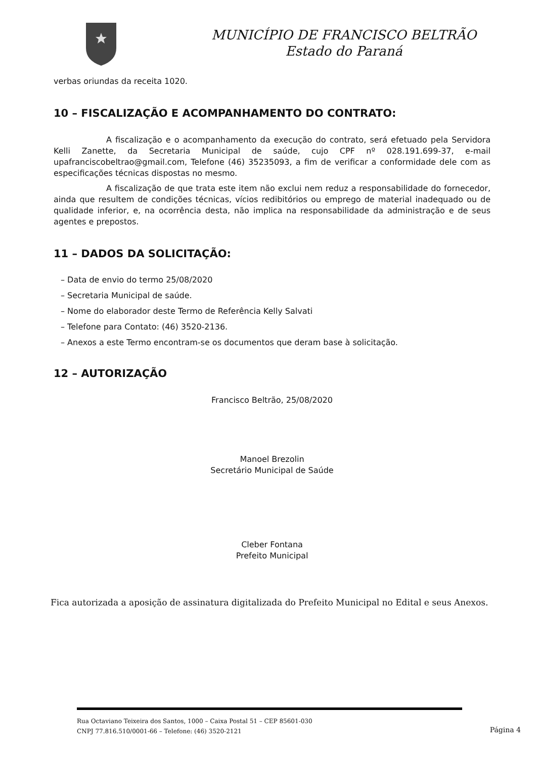MUNICÍPIO DE FRANCISCO BELTRÃO
Estado do Paraná
verbas oriundas da receita 1020.
10 – FISCALIZAÇÃO E ACOMPANHAMENTO DO CONTRATO:
A fiscalização e o acompanhamento da execução do contrato, será efetuado pela Servidora Kelli Zanette, da Secretaria Municipal de saúde, cujo CPF nº 028.191.699-37, e-mail upafranciscobeltrao@gmail.com, Telefone (46) 35235093, a fim de verificar a conformidade dele com as especificações técnicas dispostas no mesmo.
A fiscalização de que trata este item não exclui nem reduz a responsabilidade do fornecedor, ainda que resultem de condições técnicas, vícios redibitórios ou emprego de material inadequado ou de qualidade inferior, e, na ocorrência desta, não implica na responsabilidade da administração e de seus agentes e prepostos.
11 – DADOS DA SOLICITAÇÃO:
– Data de envio do termo 25/08/2020
– Secretaria Municipal de saúde.
– Nome do elaborador deste Termo de Referência Kelly Salvati
– Telefone para Contato: (46) 3520-2136.
– Anexos a este Termo encontram-se os documentos que deram base à solicitação.
12 – AUTORIZAÇÃO
Francisco Beltrão, 25/08/2020
Manoel Brezolin
Secretário Municipal de Saúde
Cleber Fontana
Prefeito Municipal
Fica autorizada a aposição de assinatura digitalizada do Prefeito Municipal no Edital e seus Anexos.
Rua Octaviano Teixeira dos Santos, 1000 – Caixa Postal 51 – CEP 85601-030
CNPJ 77.816.510/0001-66 – Telefone: (46) 3520-2121
Página 4